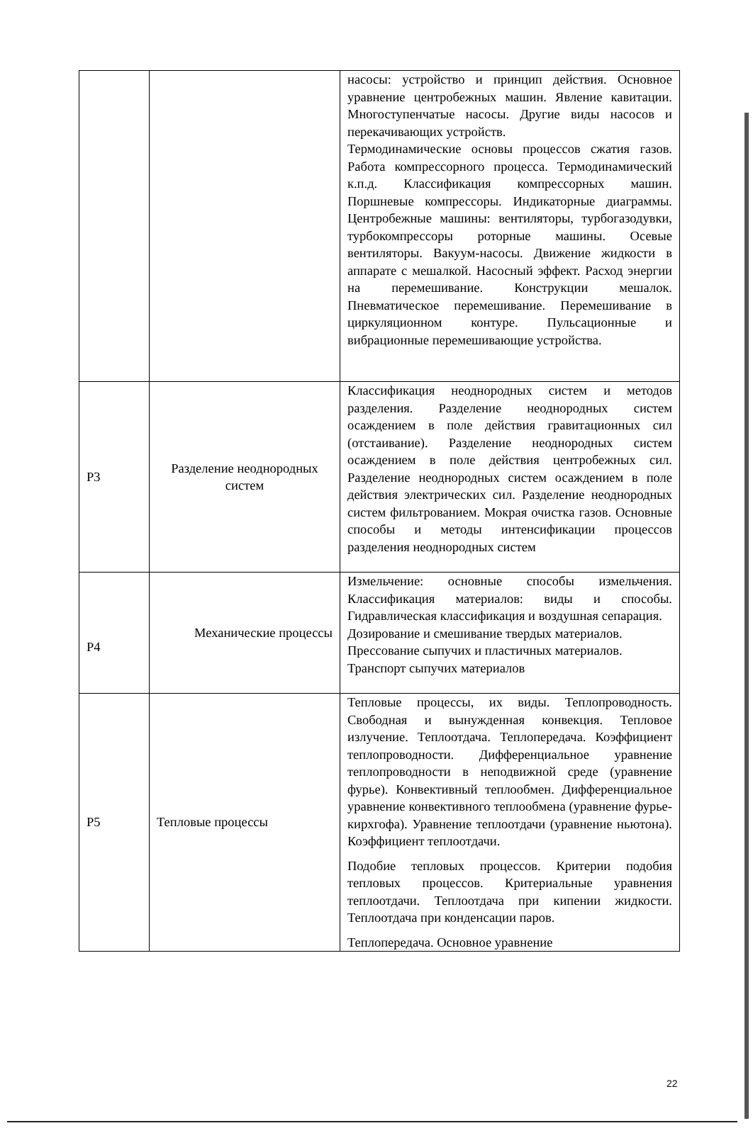| | | насосы: устройство и принцип действия. Основное уравнение центробежных машин. Явление кавитации. Многоступенчатые насосы. Другие виды насосов и перекачивающих устройств. Термодинамические основы процессов сжатия газов. Работа компрессорного процесса. Термодинамический к.п.д. Классификация компрессорных машин. Поршневые компрессоры. Индикаторные диаграммы. Центробежные машины: вентиляторы, турбогазодувки, турбокомпрессоры роторные машины. Осевые вентиляторы. Вакуум-насосы. Движение жидкости в аппарате с мешалкой. Насосный эффект. Расход энергии на перемешивание. Конструкции мешалок. Пневматическое перемешивание. Перемешивание в циркуляционном контуре. Пульсационные и вибрационные перемешивающие устройства. |
| Р3 | Разделение неоднородных систем | Классификация неоднородных систем и методов разделения. Разделение неоднородных систем осаждением в поле действия гравитационных сил (отстаивание). Разделение неоднородных систем осаждением в поле действия центробежных сил. Разделение неоднородных систем осаждением в поле действия электрических сил. Разделение неоднородных систем фильтрованием. Мокрая очистка газов. Основные способы и методы интенсификации процессов разделения неоднородных систем |
| Р4 | Механические процессы | Измельчение: основные способы измельчения. Классификация материалов: виды и способы. Гидравлическая классификация и воздушная сепарация. Дозирование и смешивание твердых материалов. Прессование сыпучих и пластичных материалов. Транспорт сыпучих материалов |
| Р5 | Тепловые процессы | Тепловые процессы, их виды. Теплопроводность. Свободная и вынужденная конвекция. Тепловое излучение. Теплоотдача. Теплопередача. Коэффициент теплопроводности. Дифференциальное уравнение теплопроводности в неподвижной среде (уравнение фурье). Конвективный теплообмен. Дифференциальное уравнение конвективного теплообмена (уравнение фурье-кирхгофа). Уравнение теплоотдачи (уравнение ньютона). Коэффициент теплоотдачи. Подобие тепловых процессов. Критерии подобия тепловых процессов. Критериальные уравнения теплоотдачи. Теплоотдача при кипении жидкости. Теплоотдача при конденсации паров. Теплопередача. Основное уравнение |
22